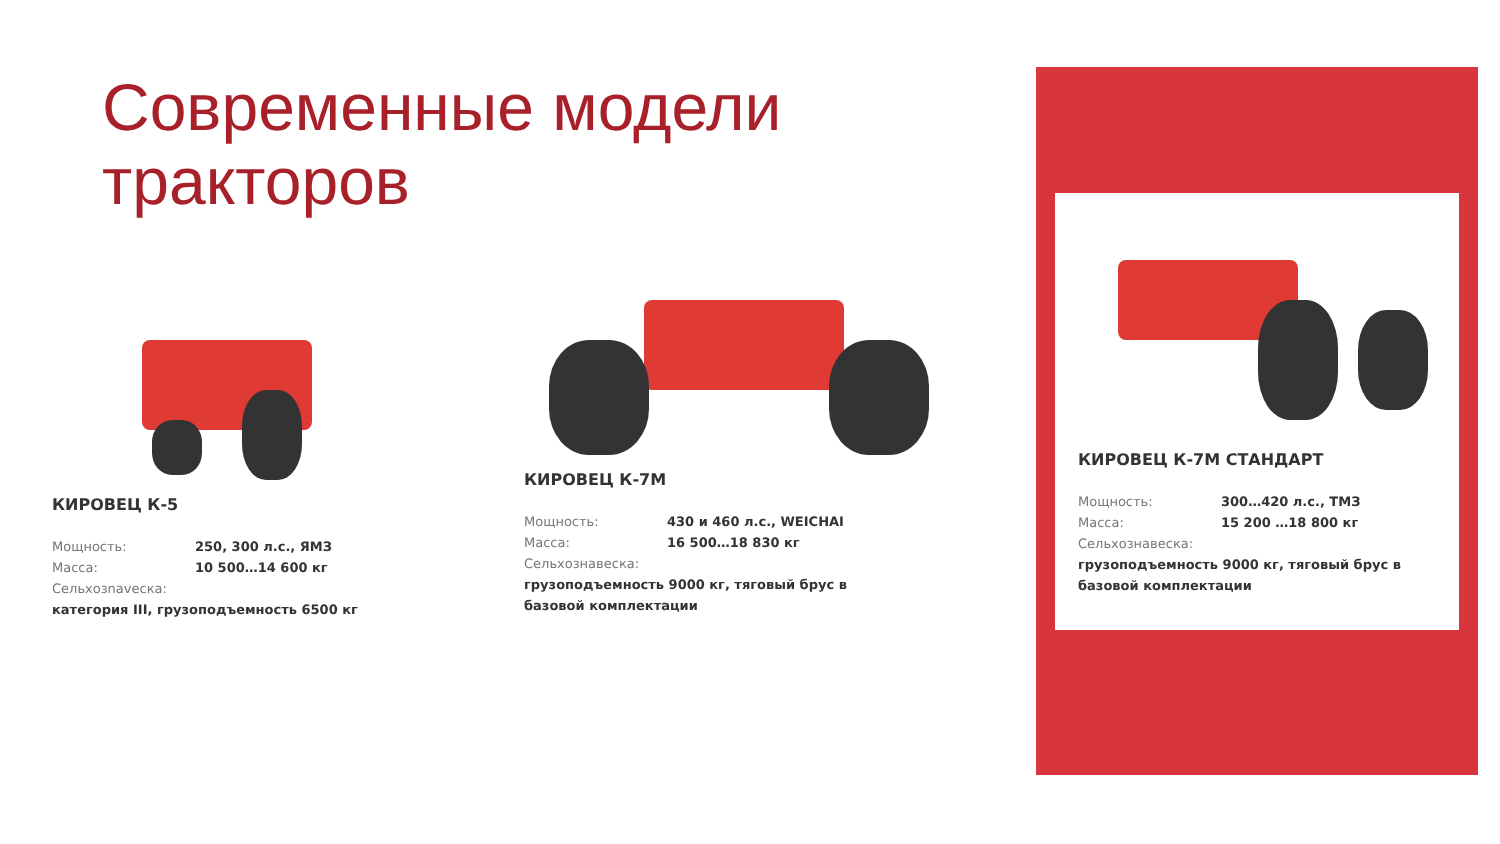Современные модели
тракторов
КИРОВЕЦ К-5
Мощность: 250, 300 л.с., ЯМЗ
Масса: 10 500…14 600 кг
Сельхозnavеска:
категория III, грузоподъемность 6500 кг
КИРОВЕЦ К-7М
Мощность: 430 и 460 л.с., WEICHAI
Масса: 16 500…18 830 кг
Сельхознавеска:
грузоподъемность 9000 кг, тяговый брус в базовой комплектации
КИРОВЕЦ К-7М СТАНДАРТ
Мощность: 300…420 л.с., ТМЗ
Масса: 15 200 …18 800 кг
Сельхознавеска:
грузоподъемность 9000 кг, тяговый брус в базовой комплектации